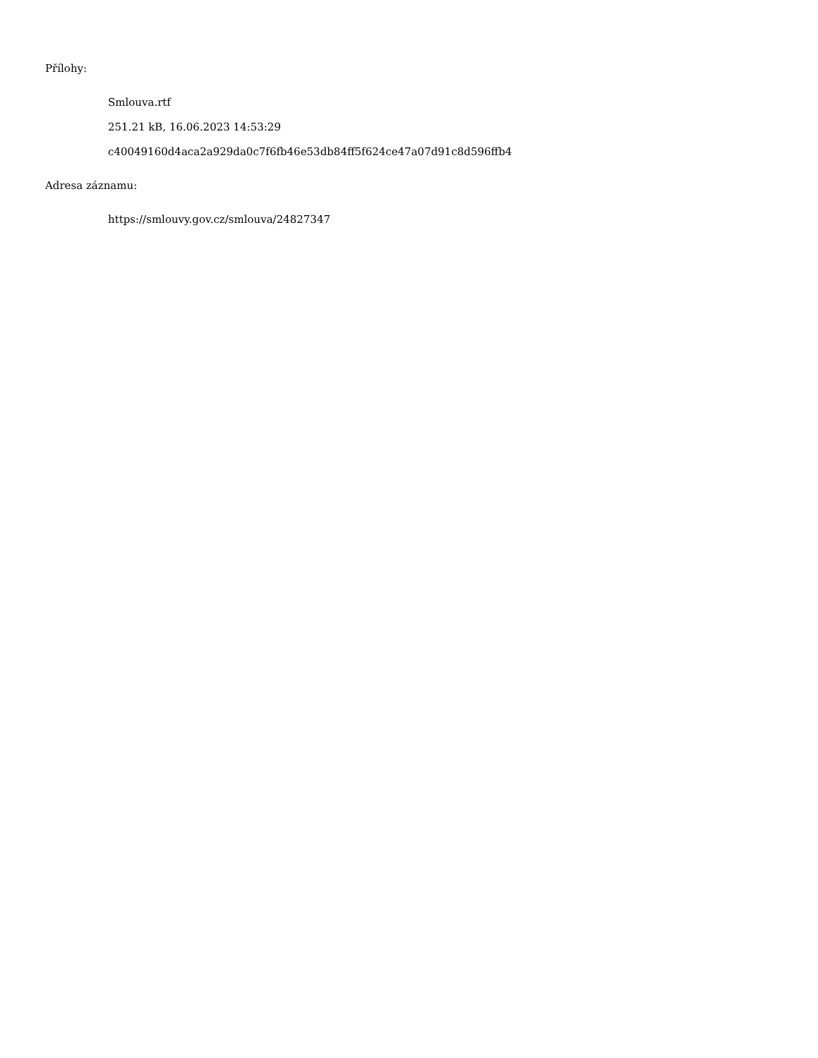Přílohy:
Smlouva.rtf
251.21 kB, 16.06.2023 14:53:29
c40049160d4aca2a929da0c7f6fb46e53db84ff5f624ce47a07d91c8d596ffb4
Adresa záznamu:
https://smlouvy.gov.cz/smlouva/24827347